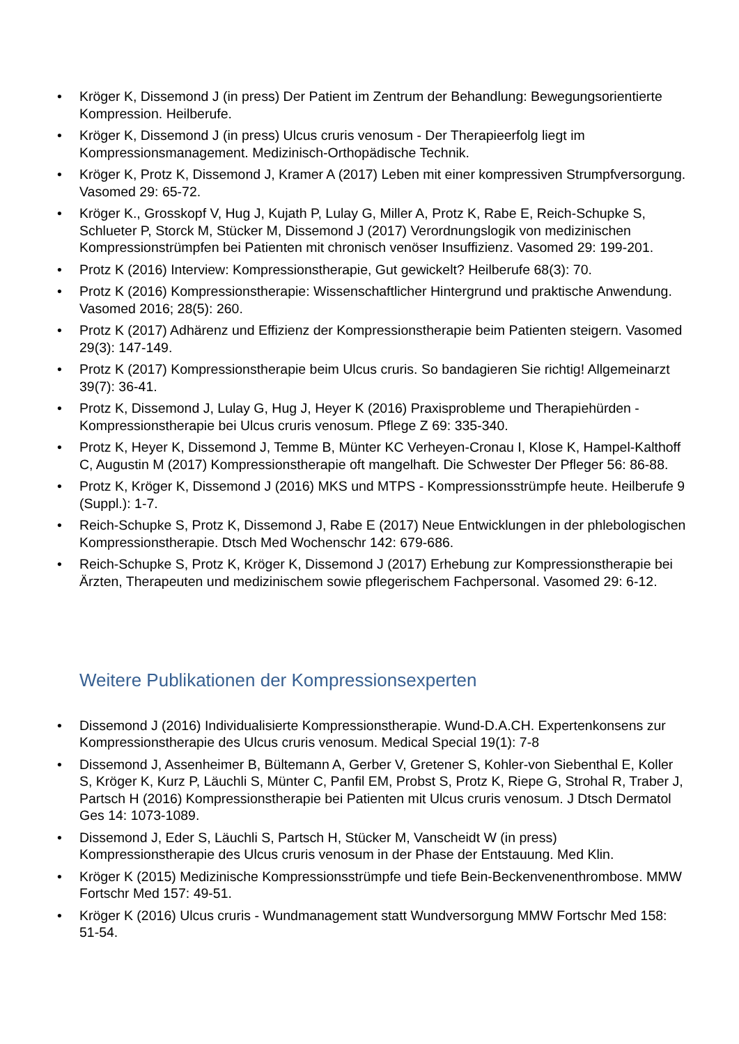• Kröger K, Dissemond J (in press) Der Patient im Zentrum der Behandlung: Bewegungsorientierte Kompression. Heilberufe.
• Kröger K, Dissemond J (in press) Ulcus cruris venosum - Der Therapieerfolg liegt im Kompressionsmanagement. Medizinisch-Orthopädische Technik.
• Kröger K, Protz K, Dissemond J, Kramer A (2017) Leben mit einer kompressiven Strumpfversorgung. Vasomed 29: 65-72.
• Kröger K., Grosskopf V, Hug J, Kujath P, Lulay G, Miller A, Protz K, Rabe E, Reich-Schupke S, Schlueter P, Storck M, Stücker M, Dissemond J (2017) Verordnungslogik von medizinischen Kompressionstrümpfen bei Patienten mit chronisch venöser Insuffizienz. Vasomed 29: 199-201.
• Protz K (2016) Interview: Kompressionstherapie, Gut gewickelt? Heilberufe 68(3): 70.
• Protz K (2016) Kompressionstherapie: Wissenschaftlicher Hintergrund und praktische Anwendung. Vasomed 2016; 28(5): 260.
• Protz K (2017) Adhärenz und Effizienz der Kompressionstherapie beim Patienten steigern. Vasomed 29(3): 147-149.
• Protz K (2017) Kompressionstherapie beim Ulcus cruris. So bandagieren Sie richtig! Allgemeinarzt 39(7): 36-41.
• Protz K, Dissemond J, Lulay G, Hug J, Heyer K (2016) Praxisprobleme und Therapiehürden - Kompressionstherapie bei Ulcus cruris venosum. Pflege Z 69: 335-340.
• Protz K, Heyer K, Dissemond J, Temme B, Münter KC Verheyen-Cronau I, Klose K, Hampel-Kalthoff C, Augustin M (2017) Kompressionstherapie oft mangelhaft. Die Schwester Der Pfleger 56: 86-88.
• Protz K, Kröger K, Dissemond J (2016) MKS und MTPS - Kompressionsstrümpfe heute. Heilberufe 9 (Suppl.): 1-7.
• Reich-Schupke S, Protz K, Dissemond J, Rabe E (2017) Neue Entwicklungen in der phlebologischen Kompressionstherapie. Dtsch Med Wochenschr 142: 679-686.
• Reich-Schupke S, Protz K, Kröger K, Dissemond J (2017) Erhebung zur Kompressionstherapie bei Ärzten, Therapeuten und medizinischem sowie pflegerischem Fachpersonal. Vasomed 29: 6-12.
Weitere Publikationen der Kompressionsexperten
• Dissemond J (2016) Individualisierte Kompressionstherapie. Wund-D.A.CH. Expertenkonsens zur Kompressionstherapie des Ulcus cruris venosum. Medical Special 19(1): 7-8
• Dissemond J, Assenheimer B, Bültemann A, Gerber V, Gretener S, Kohler-von Siebenthal E, Koller S, Kröger K, Kurz P, Läuchli S, Münter C, Panfil EM, Probst S, Protz K, Riepe G, Strohal R, Traber J, Partsch H (2016) Kompressionstherapie bei Patienten mit Ulcus cruris venosum. J Dtsch Dermatol Ges 14: 1073-1089.
• Dissemond J, Eder S, Läuchli S, Partsch H, Stücker M, Vanscheidt W (in press) Kompressionstherapie des Ulcus cruris venosum in der Phase der Entstauung. Med Klin.
• Kröger K (2015) Medizinische Kompressionsstrümpfe und tiefe Bein-Beckenvenenthrombose. MMW Fortschr Med 157: 49-51.
• Kröger K (2016) Ulcus cruris - Wundmanagement statt Wundversorgung MMW Fortschr Med 158: 51-54.